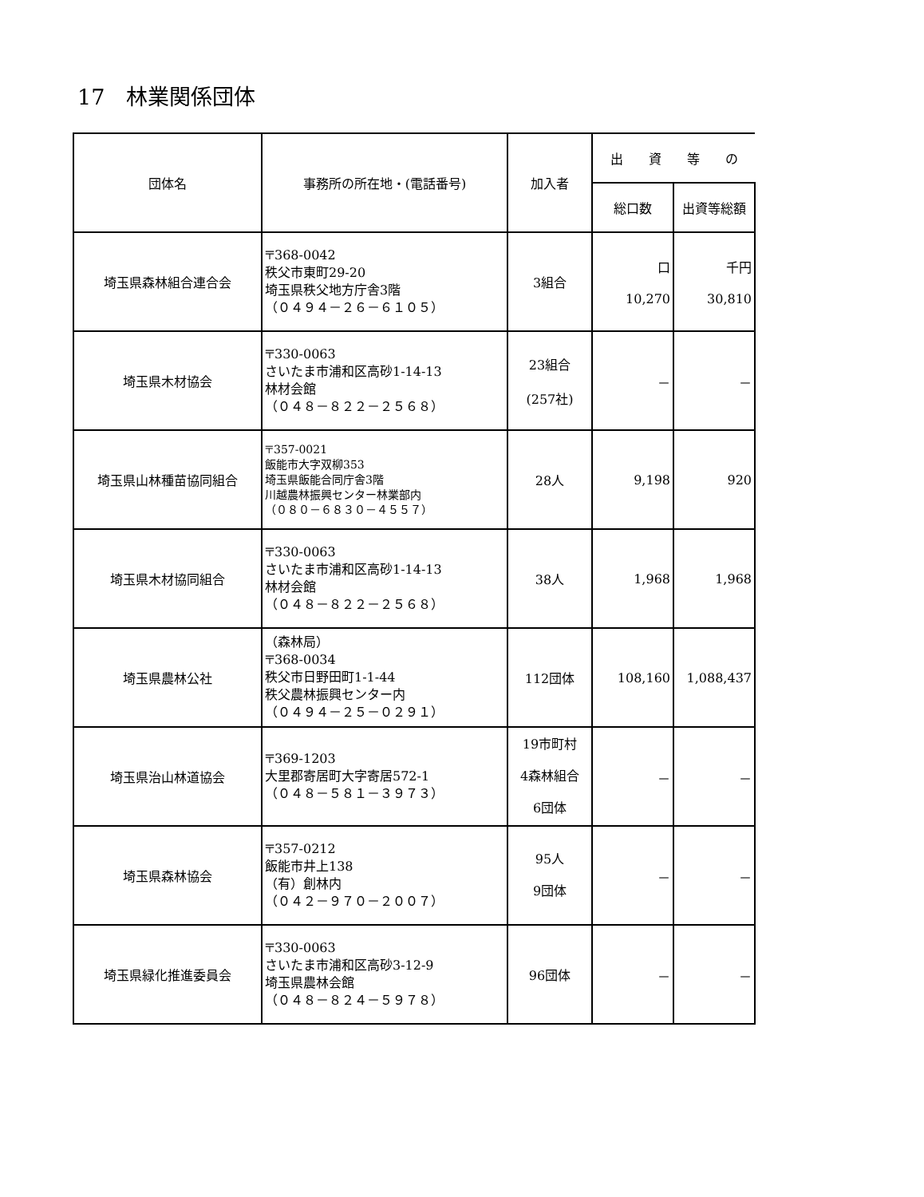17　林業関係団体
| 団体名 | 事務所の所在地・(電話番号) | 加入者 | 出 資 等 の | |
| --- | --- | --- | --- | --- |
| | | | 総口数 | 出資等総額 |
| 埼玉県森林組合連合会 | 〒368-0042 秩父市東町29-20 埼玉県秩父地方庁舎3階 （０４９４－２６－６１０５） | 3組合 | 口 10,270 | 千円 30,810 |
| 埼玉県木材協会 | 〒330-0063 さいたま市浦和区高砂1-14-13 林材会館 （０４８－８２２－２５６８） | 23組合 (257社) | － | － |
| 埼玉県山林種苗協同組合 | 〒357-0021 飯能市大字双柳353 埼玉県飯能合同庁舎3階 川越農林振興センター林業部内 （０８０－６８３０－４５５７） | 28人 | 9,198 | 920 |
| 埼玉県木材協同組合 | 〒330-0063 さいたま市浦和区高砂1-14-13 林材会館 （０４８－８２２－２５６８） | 38人 | 1,968 | 1,968 |
| 埼玉県農林公社 | （森林局） 〒368-0034 秩父市日野田町1-1-44 秩父農林振興センター内 （０４９４－２５－０２９１） | 112団体 | 108,160 | 1,088,437 |
| 埼玉県治山林道協会 | 〒369-1203 大里郡寄居町大字寄居572-1 （０４８－５８１－３９７３） | 19市町村 4森林組合 6団体 | － | － |
| 埼玉県森林協会 | 〒357-0212 飯能市井上138 （有）創林内 （０４２－９７０－２００７） | 95人 9団体 | － | － |
| 埼玉県緑化推進委員会 | 〒330-0063 さいたま市浦和区高砂3-12-9 埼玉県農林会館 （０４８－８２４－５９７８） | 96団体 | － | － |